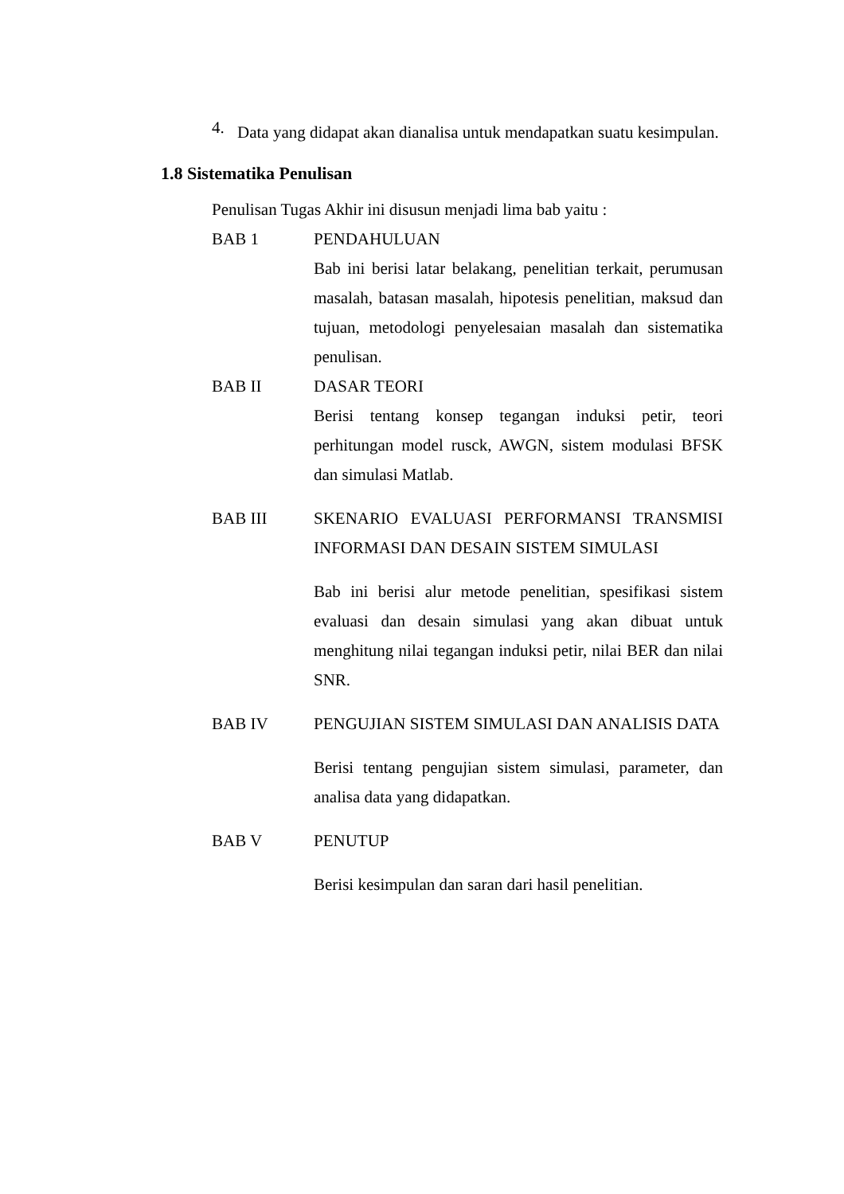4.
Data yang didapat akan dianalisa untuk mendapatkan suatu kesimpulan.
1.8 Sistematika Penulisan
Penulisan Tugas Akhir ini disusun menjadi lima bab yaitu :
BAB 1 PENDAHULUAN
Bab ini berisi latar belakang, penelitian terkait, perumusan masalah, batasan masalah, hipotesis penelitian, maksud dan tujuan, metodologi penyelesaian masalah dan sistematika penulisan.
BAB II DASAR TEORI
Berisi tentang konsep tegangan induksi petir, teori perhitungan model rusck, AWGN, sistem modulasi BFSK dan simulasi Matlab.
BAB III SKENARIO EVALUASI PERFORMANSI TRANSMISI INFORMASI DAN DESAIN SISTEM SIMULASI
Bab ini berisi alur metode penelitian, spesifikasi sistem evaluasi dan desain simulasi yang akan dibuat untuk menghitung nilai tegangan induksi petir, nilai BER dan nilai SNR.
BAB IV PENGUJIAN SISTEM SIMULASI DAN ANALISIS DATA
Berisi tentang pengujian sistem simulasi, parameter, dan analisa data yang didapatkan.
BAB V PENUTUP
Berisi kesimpulan dan saran dari hasil penelitian.